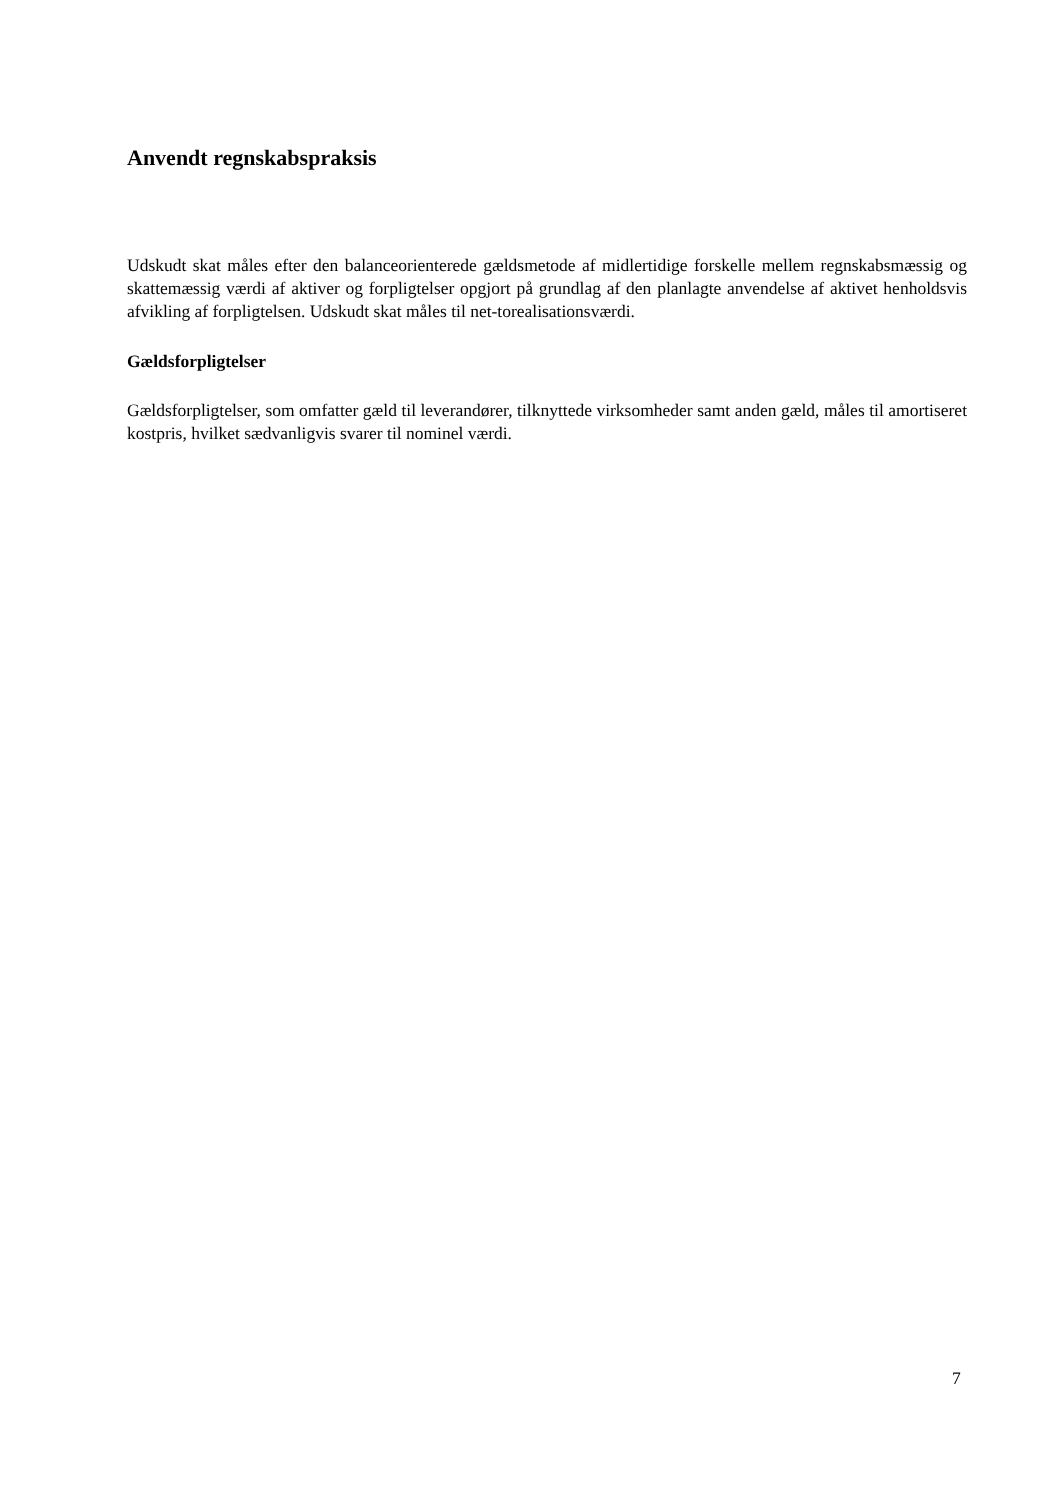Anvendt regnskabspraksis
Udskudt skat måles efter den balanceorienterede gældsmetode af midlertidige forskelle mellem regnskabsmæssig og skattemæssig værdi af aktiver og forpligtelser opgjort på grundlag af den planlagte anvendelse af aktivet henholdsvis afvikling af forpligtelsen. Udskudt skat måles til net-torealisationsværdi.
Gældsforpligtelser
Gældsforpligtelser, som omfatter gæld til leverandører, tilknyttede virksomheder samt anden gæld, måles til amortiseret kostpris, hvilket sædvanligvis svarer til nominel værdi.
7